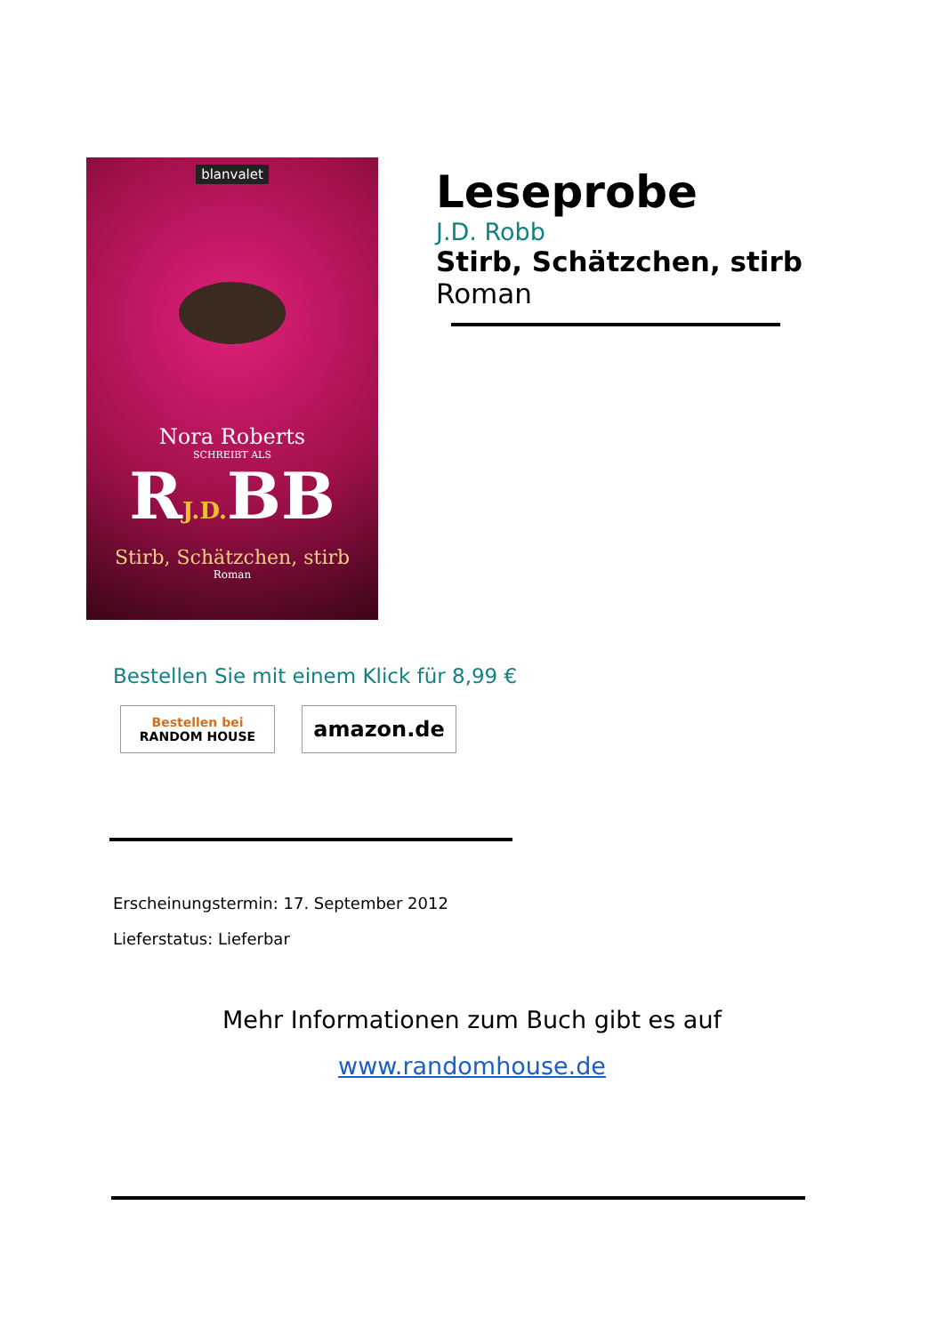blanvalet
Nora Roberts
SCHREIBT ALS
RJ.D. BB
Stirb, Schätzchen, stirb
Roman
Leseprobe
J.D. Robb
Stirb, Schätzchen, stirb
Roman
Bestellen Sie mit einem Klick für 8,99 €
Bestellen bei
RANDOM HOUSE
amazon.de
Erscheinungstermin: 17. September 2012
Lieferstatus: Lieferbar
Mehr Informationen zum Buch gibt es auf
www.randomhouse.de